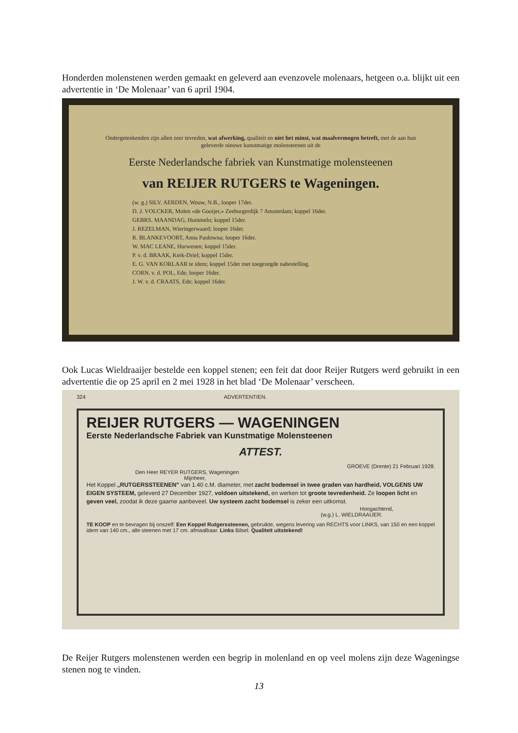Honderden molenstenen werden gemaakt en geleverd aan evenzovele molenaars, hetgeen o.a. blijkt uit een advertentie in ‘De Molenaar’ van 6 april 1904.
Ondergeteekenden zijn allen zeer tevreden, wat afwerking, qualiteit en niet het minst, wat maalvermogen betreft, met de aan hun geleverde nieuwe kunstmatige molensteenen uit de
Eerste Nederlandsche fabriek van Kunstmatige molensteenen
van REIJER RUTGERS te Wageningen.
(w. g.) SILV. AERDEN, Wouw, N.B., looper 17der.
D. J. VOLCKER, Molen «de Gooijer,» Zeeburgerdijk 7 Amsterdam; koppel 16der.
GEBRS. MAANDAG, Hummelo; koppel 15der.
J. REZELMAN, Wieringerwaard; looper 16der.
R. BLANKEVOORT, Anna Paulowna; looper 16der.
W. MAC LEANE, Hurwenen; koppel 15der.
P. v. d. BRAAK, Kerk-Driel; koppel 15der.
E. G. VAN KORLAAR te idem; koppel 15der met toegezegde nabestelling.
CORN. v. d. POL, Ede; looper 16der.
J. W. v. d. CRAATS, Ede; koppel 16der.
Ook Lucas Wieldraaijer bestelde een koppel stenen; een feit dat door Reijer Rutgers werd gebruikt in een advertentie die op 25 april en 2 mei 1928 in het blad ‘De Molenaar’ verscheen.
324 ADVERTENTIEN.
REIJER RUTGERS — WAGENINGEN
Eerste Nederlandsche Fabriek van Kunstmatige Molensteenen
ATTEST.
GROEVE (Drente) 21 Februari 1928.
Den Heer REYER RUTGERS, Wageningen
Mijnheer,
Het Koppel „RUTGERSSTEENEN” van 1.40 c.M. diameter, met zacht bodemsel in twee graden van hardheid, VOLGENS UW EIGEN SYSTEEM, geleverd 27 December 1927, voldoen uitstekend, en werken tot groote tevredenheid. Ze loopen licht en geven veel, zoodat ik deze gaarne aanbeveel. Uw systeem zacht bodemsel is zeker een uitkomst.
Hoogachtend,
(w.g.) L. WIELDRAAIJER.
TE KOOP en te bevragen bij onszelf: Een Koppel Rutgerssteenen, gebruikte, wegens levering van RECHTS voor LINKS, van 150 en een koppel idem van 140 cm., alle steenen met 17 cm. afmaalbaar. Links Bilsel. Qualiteit uitstekend!
De Reijer Rutgers molenstenen werden een begrip in molenland en op veel molens zijn deze Wageningse stenen nog te vinden.
13